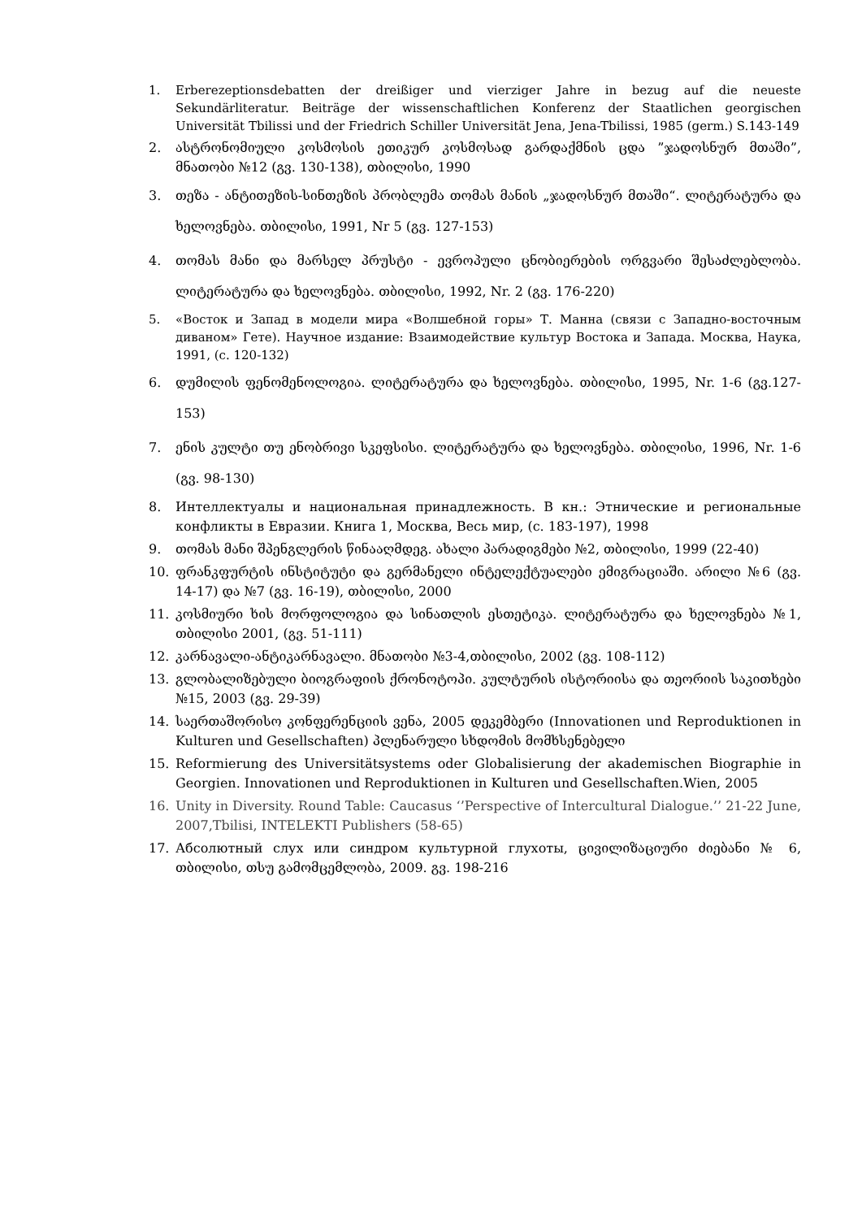1. Erberezeptionsdebatten der dreißiger und vierziger Jahre in bezug auf die neueste Sekundärliteratur. Beiträge der wissenschaftlichen Konferenz der Staatlichen georgischen Universität Tbilissi und der Friedrich Schiller Universität Jena, Jena-Tbilissi, 1985 (germ.) S.143-149
2. ასტრონომიული კოსმოსის ეთიკურ კოსმოსად გარდაქმნის ცდა ”ჯადოსნურ მთაში”, მნათობი №12 (გვ. 130-138), თბილისი, 1990
3. თეზა - ანტითეზის-სინთეზის პრობლემა თომას მანის „ჯადოსნურ მთაში“. ლიტერატურა და ხელოვნება. თბილისი, 1991, Nr 5 (გვ. 127-153)
4. თომას მანი და მარსელ პრუსტი - ევროპული ცნობიერების ორგვარი შესაძლებლობა. ლიტერატურა და ხელოვნება. თბილისი, 1992, Nr. 2 (გვ. 176-220)
5. «Восток и Запад в модели мира «Волшебной горы» Т. Манна (связи с Западно-восточным диваном» Гете). Научное издание: Взаимодействие культур Востока и Запада. Москва, Наука, 1991, (с. 120-132)
6. დუმილის ფენომენოლოგია. ლიტერატურა და ხელოვნება. თბილისი, 1995, Nr. 1-6 (გვ.127-153)
7. ენის კულტი თუ ენობრივი სკეფსისი. ლიტერატურა და ხელოვნება. თბილისი, 1996, Nr. 1-6 (გვ. 98-130)
8. Интеллектуалы и национальная принадлежность. В кн.: Этнические и региональные конфликты в Евразии. Книга 1, Москва, Весь мир, (с. 183-197), 1998
9. თომას მანი შპენგლერის წინააღმდეგ. ახალი პარადიგმები №2, თბილისი, 1999 (22-40)
10. ფრანკფურტის ინსტიტუტი და გერმანელი ინტელექტუალები ემიგრაციაში. არილი №6 (გვ. 14-17) და №7 (გვ. 16-19), თბილისი, 2000
11. კოსმიური ხის მორფოლოგია და სინათლის ესთეტიკა. ლიტერატურა და ხელოვნება №1, თბილისი 2001, (გვ. 51-111)
12. კარნავალი-ანტიკარნავალი. მნათობი №3-4,თბილისი, 2002 (გვ. 108-112)
13. გლობალიზებული ბიოგრაფიის ქრონოტოპი. კულტურის ისტორიისა და თეორიის საკითხები №15, 2003 (გვ. 29-39)
14. საერთაშორისო კონფერენციის ვენა, 2005 დეკემბერი (Innovationen und Reproduktionen in Kulturen und Gesellschaften) პლენარული სხდომის მომხსენებელი
15. Reformierung des Universitätsystems oder Globalisierung der akademischen Biographie in Georgien. Innovationen und Reproduktionen in Kulturen und Gesellschaften.Wien, 2005
16. Unity in Diversity. Round Table: Caucasus ‘’Perspective of Intercultural Dialogue.’’ 21-22 June, 2007,Tbilisi, INTELEKTI Publishers (58-65)
17. Абсолютный слух или синдром культурной глухоты, ცივილიზაციური ძიებანი № 6, თბილისი, თსუ გამომცემლობა, 2009. გვ. 198-216